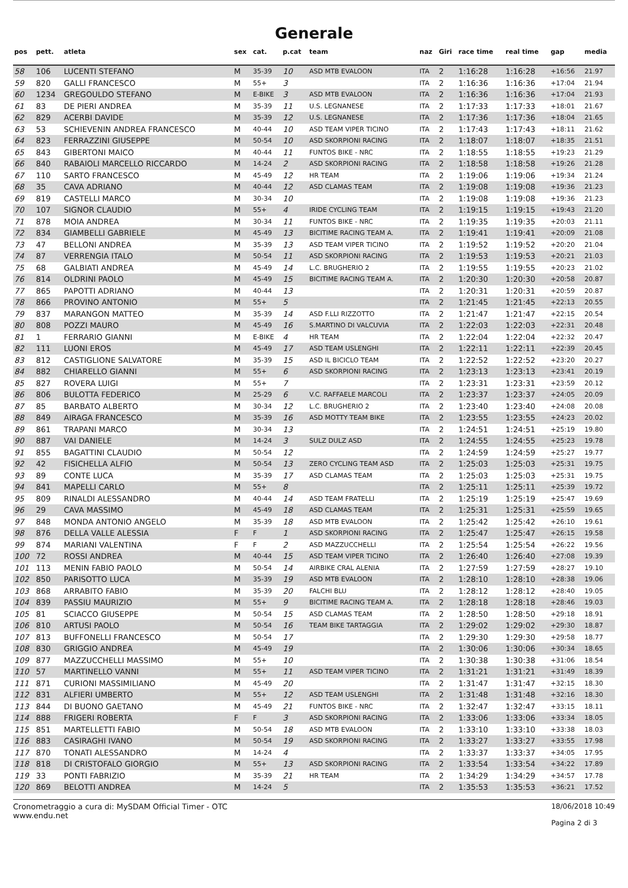Generale
| pos | pett. | atleta | sex | cat. | p.cat | team | naz | Giri | race time | real time | gap | media |
| --- | --- | --- | --- | --- | --- | --- | --- | --- | --- | --- | --- | --- |
| 58 | 106 | LUCENTI STEFANO | M | 35-39 | 10 | ASD MTB EVALOON | ITA | 2 | 1:16:28 | 1:16:28 | +16:56 | 21.97 |
| 59 | 820 | GALLI FRANCESCO | M | 55+ | 3 | | ITA | 2 | 1:16:36 | 1:16:36 | +17:04 | 21.94 |
| 60 | 1234 | GREGOULDO STEFANO | M | E-BIKE | 3 | ASD MTB EVALOON | ITA | 2 | 1:16:36 | 1:16:36 | +17:04 | 21.93 |
| 61 | 83 | DE PIERI ANDREA | M | 35-39 | 11 | U.S. LEGNANESE | ITA | 2 | 1:17:33 | 1:17:33 | +18:01 | 21.67 |
| 62 | 829 | ACERBI DAVIDE | M | 35-39 | 12 | U.S. LEGNANESE | ITA | 2 | 1:17:36 | 1:17:36 | +18:04 | 21.65 |
| 63 | 53 | SCHIEVENIN ANDREA FRANCESCO | M | 40-44 | 10 | ASD TEAM VIPER TICINO | ITA | 2 | 1:17:43 | 1:17:43 | +18:11 | 21.62 |
| 64 | 823 | FERRAZZINI GIUSEPPE | M | 50-54 | 10 | ASD SKORPIONI RACING | ITA | 2 | 1:18:07 | 1:18:07 | +18:35 | 21.51 |
| 65 | 843 | GIBERTONI MAICO | M | 40-44 | 11 | FUNTOS BIKE - NRC | ITA | 2 | 1:18:55 | 1:18:55 | +19:23 | 21.29 |
| 66 | 840 | RABAIOLI MARCELLO RICCARDO | M | 14-24 | 2 | ASD SKORPIONI RACING | ITA | 2 | 1:18:58 | 1:18:58 | +19:26 | 21.28 |
| 67 | 110 | SARTO FRANCESCO | M | 45-49 | 12 | HR TEAM | ITA | 2 | 1:19:06 | 1:19:06 | +19:34 | 21.24 |
| 68 | 35 | CAVA ADRIANO | M | 40-44 | 12 | ASD CLAMAS TEAM | ITA | 2 | 1:19:08 | 1:19:08 | +19:36 | 21.23 |
| 69 | 819 | CASTELLI MARCO | M | 30-34 | 10 | | ITA | 2 | 1:19:08 | 1:19:08 | +19:36 | 21.23 |
| 70 | 107 | SIGNOR CLAUDIO | M | 55+ | 4 | IRIDE CYCLING TEAM | ITA | 2 | 1:19:15 | 1:19:15 | +19:43 | 21.20 |
| 71 | 878 | MOIA ANDREA | M | 30-34 | 11 | FUNTOS BIKE - NRC | ITA | 2 | 1:19:35 | 1:19:35 | +20:03 | 21.11 |
| 72 | 834 | GIAMBELLI GABRIELE | M | 45-49 | 13 | BICITIME RACING TEAM A. | ITA | 2 | 1:19:41 | 1:19:41 | +20:09 | 21.08 |
| 73 | 47 | BELLONI ANDREA | M | 35-39 | 13 | ASD TEAM VIPER TICINO | ITA | 2 | 1:19:52 | 1:19:52 | +20:20 | 21.04 |
| 74 | 87 | VERRENGIA ITALO | M | 50-54 | 11 | ASD SKORPIONI RACING | ITA | 2 | 1:19:53 | 1:19:53 | +20:21 | 21.03 |
| 75 | 68 | GALBIATI ANDREA | M | 45-49 | 14 | L.C. BRUGHERIO 2 | ITA | 2 | 1:19:55 | 1:19:55 | +20:23 | 21.02 |
| 76 | 814 | OLDRINI PAOLO | M | 45-49 | 15 | BICITIME RACING TEAM A. | ITA | 2 | 1:20:30 | 1:20:30 | +20:58 | 20.87 |
| 77 | 865 | PAPOTTI ADRIANO | M | 40-44 | 13 | | ITA | 2 | 1:20:31 | 1:20:31 | +20:59 | 20.87 |
| 78 | 866 | PROVINO ANTONIO | M | 55+ | 5 | | ITA | 2 | 1:21:45 | 1:21:45 | +22:13 | 20.55 |
| 79 | 837 | MARANGON MATTEO | M | 35-39 | 14 | ASD F.LLI RIZZOTTO | ITA | 2 | 1:21:47 | 1:21:47 | +22:15 | 20.54 |
| 80 | 808 | POZZI MAURO | M | 45-49 | 16 | S.MARTINO DI VALCUVIA | ITA | 2 | 1:22:03 | 1:22:03 | +22:31 | 20.48 |
| 81 | 1 | FERRARIO GIANNI | M | E-BIKE | 4 | HR TEAM | ITA | 2 | 1:22:04 | 1:22:04 | +22:32 | 20.47 |
| 82 | 111 | LUONI EROS | M | 45-49 | 17 | ASD TEAM USLENGHI | ITA | 2 | 1:22:11 | 1:22:11 | +22:39 | 20.45 |
| 83 | 812 | CASTIGLIONE SALVATORE | M | 35-39 | 15 | ASD IL BICICLO TEAM | ITA | 2 | 1:22:52 | 1:22:52 | +23:20 | 20.27 |
| 84 | 882 | CHIARELLO GIANNI | M | 55+ | 6 | ASD SKORPIONI RACING | ITA | 2 | 1:23:13 | 1:23:13 | +23:41 | 20.19 |
| 85 | 827 | ROVERA LUIGI | M | 55+ | 7 | | ITA | 2 | 1:23:31 | 1:23:31 | +23:59 | 20.12 |
| 86 | 806 | BULOTTA FEDERICO | M | 25-29 | 6 | V.C. RAFFAELE MARCOLI | ITA | 2 | 1:23:37 | 1:23:37 | +24:05 | 20.09 |
| 87 | 85 | BARBATO ALBERTO | M | 30-34 | 12 | L.C. BRUGHERIO 2 | ITA | 2 | 1:23:40 | 1:23:40 | +24:08 | 20.08 |
| 88 | 849 | AIRAGA FRANCESCO | M | 35-39 | 16 | ASD MOTTY TEAM BIKE | ITA | 2 | 1:23:55 | 1:23:55 | +24:23 | 20.02 |
| 89 | 861 | TRAPANI MARCO | M | 30-34 | 13 | | ITA | 2 | 1:24:51 | 1:24:51 | +25:19 | 19.80 |
| 90 | 887 | VAI DANIELE | M | 14-24 | 3 | SULZ DULZ ASD | ITA | 2 | 1:24:55 | 1:24:55 | +25:23 | 19.78 |
| 91 | 855 | BAGATTINI CLAUDIO | M | 50-54 | 12 | | ITA | 2 | 1:24:59 | 1:24:59 | +25:27 | 19.77 |
| 92 | 42 | FISICHELLA ALFIO | M | 50-54 | 13 | ZERO CYCLING TEAM ASD | ITA | 2 | 1:25:03 | 1:25:03 | +25:31 | 19.75 |
| 93 | 89 | CONTE LUCA | M | 35-39 | 17 | ASD CLAMAS TEAM | ITA | 2 | 1:25:03 | 1:25:03 | +25:31 | 19.75 |
| 94 | 841 | MAPELLI CARLO | M | 55+ | 8 | | ITA | 2 | 1:25:11 | 1:25:11 | +25:39 | 19.72 |
| 95 | 809 | RINALDI ALESSANDRO | M | 40-44 | 14 | ASD TEAM FRATELLI | ITA | 2 | 1:25:19 | 1:25:19 | +25:47 | 19.69 |
| 96 | 29 | CAVA MASSIMO | M | 45-49 | 18 | ASD CLAMAS TEAM | ITA | 2 | 1:25:31 | 1:25:31 | +25:59 | 19.65 |
| 97 | 848 | MONDA ANTONIO ANGELO | M | 35-39 | 18 | ASD MTB EVALOON | ITA | 2 | 1:25:42 | 1:25:42 | +26:10 | 19.61 |
| 98 | 876 | DELLA VALLE ALESSIA | F | F | 1 | ASD SKORPIONI RACING | ITA | 2 | 1:25:47 | 1:25:47 | +26:15 | 19.58 |
| 99 | 874 | MARIANI VALENTINA | F | F | 2 | ASD MAZZUCCHELLI | ITA | 2 | 1:25:54 | 1:25:54 | +26:22 | 19.56 |
| 100 | 72 | ROSSI ANDREA | M | 40-44 | 15 | ASD TEAM VIPER TICINO | ITA | 2 | 1:26:40 | 1:26:40 | +27:08 | 19.39 |
| 101 | 113 | MENIN FABIO PAOLO | M | 50-54 | 14 | AIRBIKE CRAL ALENIA | ITA | 2 | 1:27:59 | 1:27:59 | +28:27 | 19.10 |
| 102 | 850 | PARISOTTO LUCA | M | 35-39 | 19 | ASD MTB EVALOON | ITA | 2 | 1:28:10 | 1:28:10 | +28:38 | 19.06 |
| 103 | 868 | ARRABITO FABIO | M | 35-39 | 20 | FALCHI BLU | ITA | 2 | 1:28:12 | 1:28:12 | +28:40 | 19.05 |
| 104 | 839 | PASSIU MAURIZIO | M | 55+ | 9 | BICITIME RACING TEAM A. | ITA | 2 | 1:28:18 | 1:28:18 | +28:46 | 19.03 |
| 105 | 81 | SCIACCO GIUSEPPE | M | 50-54 | 15 | ASD CLAMAS TEAM | ITA | 2 | 1:28:50 | 1:28:50 | +29:18 | 18.91 |
| 106 | 810 | ARTUSI PAOLO | M | 50-54 | 16 | TEAM BIKE TARTAGGIA | ITA | 2 | 1:29:02 | 1:29:02 | +29:30 | 18.87 |
| 107 | 813 | BUFFONELLI FRANCESCO | M | 50-54 | 17 | | ITA | 2 | 1:29:30 | 1:29:30 | +29:58 | 18.77 |
| 108 | 830 | GRIGGIO ANDREA | M | 45-49 | 19 | | ITA | 2 | 1:30:06 | 1:30:06 | +30:34 | 18.65 |
| 109 | 877 | MAZZUCCHELLI MASSIMO | M | 55+ | 10 | | ITA | 2 | 1:30:38 | 1:30:38 | +31:06 | 18.54 |
| 110 | 57 | MARTINELLO VANNI | M | 55+ | 11 | ASD TEAM VIPER TICINO | ITA | 2 | 1:31:21 | 1:31:21 | +31:49 | 18.39 |
| 111 | 871 | CURIONI MASSIMILIANO | M | 45-49 | 20 | | ITA | 2 | 1:31:47 | 1:31:47 | +32:15 | 18.30 |
| 112 | 831 | ALFIERI UMBERTO | M | 55+ | 12 | ASD TEAM USLENGHI | ITA | 2 | 1:31:48 | 1:31:48 | +32:16 | 18.30 |
| 113 | 844 | DI BUONO GAETANO | M | 45-49 | 21 | FUNTOS BIKE - NRC | ITA | 2 | 1:32:47 | 1:32:47 | +33:15 | 18.11 |
| 114 | 888 | FRIGERI ROBERTA | F | F | 3 | ASD SKORPIONI RACING | ITA | 2 | 1:33:06 | 1:33:06 | +33:34 | 18.05 |
| 115 | 851 | MARTELLETTI FABIO | M | 50-54 | 18 | ASD MTB EVALOON | ITA | 2 | 1:33:10 | 1:33:10 | +33:38 | 18.03 |
| 116 | 883 | CASIRAGHI IVANO | M | 50-54 | 19 | ASD SKORPIONI RACING | ITA | 2 | 1:33:27 | 1:33:27 | +33:55 | 17.98 |
| 117 | 870 | TONATI ALESSANDRO | M | 14-24 | 4 | | ITA | 2 | 1:33:37 | 1:33:37 | +34:05 | 17.95 |
| 118 | 818 | DI CRISTOFALO GIORGIO | M | 55+ | 13 | ASD SKORPIONI RACING | ITA | 2 | 1:33:54 | 1:33:54 | +34:22 | 17.89 |
| 119 | 33 | PONTI FABRIZIO | M | 35-39 | 21 | HR TEAM | ITA | 2 | 1:34:29 | 1:34:29 | +34:57 | 17.78 |
| 120 | 869 | BELOTTI ANDREA | M | 14-24 | 5 | | ITA | 2 | 1:35:53 | 1:35:53 | +36:21 | 17.52 |
Cronometraggio a cura di: MySDAM Official Timer - OTC
www.endu.net
18/06/2018 10:49
Pagina 2 di 3